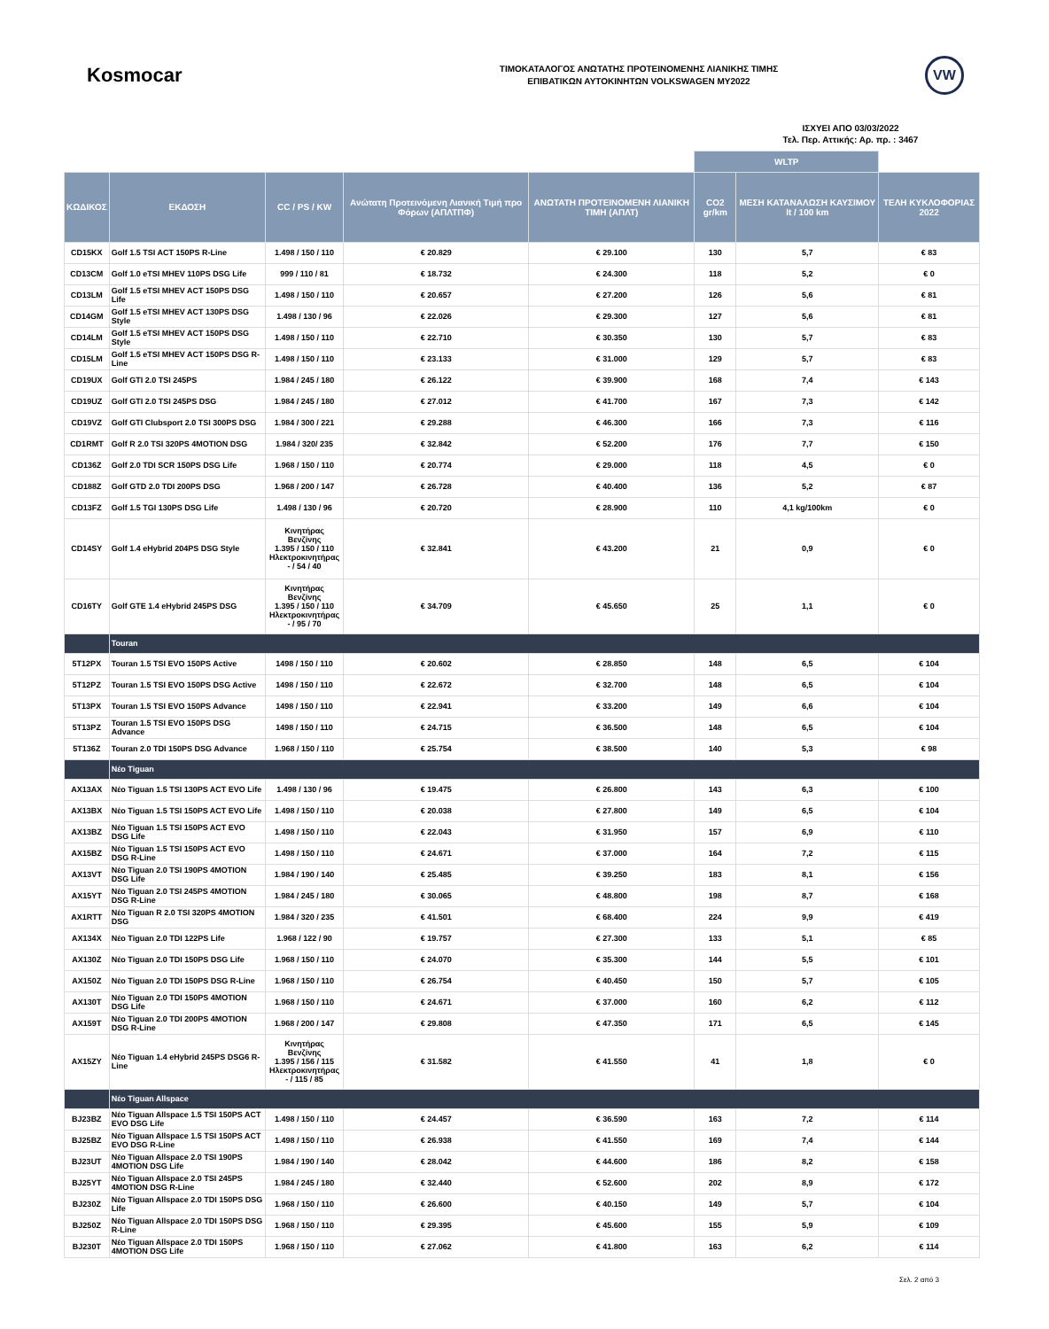Kosmocar
ΤΙΜΟΚΑΤΑΛΟΓΟΣ ΑΝΩΤΑΤΗΣ ΠΡΟΤΕΙΝΟΜΕΝΗΣ ΛΙΑΝΙΚΗΣ ΤΙΜΗΣ
ΕΠΙΒΑΤΙΚΩΝ ΑΥΤΟΚΙΝΗΤΩΝ VOLKSWAGEN MY2022
VW
ΙΣΧΥΕΙ ΑΠΟ 03/03/2022
Τελ. Περ. Αττικής: Αρ. πρ. : 3467
| | | | | | WLTP | | |
| ΚΩΔΙΚΟΣ | ΕΚΔΟΣΗ | CC / PS / KW | Ανώτατη Προτεινόμενη Λιανική Τιμή προ Φόρων (ΑΠΛΤΠΦ) | ΑΝΩΤΑΤΗ ΠΡΟΤΕΙΝΟΜΕΝΗ ΛΙΑΝΙΚΗ ΤΙΜΗ (ΑΠΛΤ) | CO2 gr/km | ΜΕΣΗ ΚΑΤΑΝΑΛΩΣΗ ΚΑΥΣΙΜΟΥ lt / 100 km | ΤΕΛΗ ΚΥΚΛΟΦΟΡΙΑΣ 2022 |
| CD15KX | Golf 1.5 TSI ACT 150PS R-Line | 1.498 / 150 / 110 | € 20.829 | € 29.100 | 130 | 5,7 | € 83 |
| CD13CM | Golf 1.0 eTSI MHEV 110PS DSG Life | 999 / 110 / 81 | € 18.732 | € 24.300 | 118 | 5,2 | € 0 |
| CD13LM | Golf 1.5 eTSI MHEV ACT 150PS DSG Life | 1.498 / 150 / 110 | € 20.657 | € 27.200 | 126 | 5,6 | € 81 |
| CD14GM | Golf 1.5 eTSI MHEV ACT 130PS DSG Style | 1.498 / 130 / 96 | € 22.026 | € 29.300 | 127 | 5,6 | € 81 |
| CD14LM | Golf 1.5 eTSI MHEV ACT 150PS DSG Style | 1.498 / 150 / 110 | € 22.710 | € 30.350 | 130 | 5,7 | € 83 |
| CD15LM | Golf 1.5 eTSI MHEV ACT 150PS DSG R-Line | 1.498 / 150 / 110 | € 23.133 | € 31.000 | 129 | 5,7 | € 83 |
| CD19UX | Golf GTI 2.0 TSI 245PS | 1.984 / 245 / 180 | € 26.122 | € 39.900 | 168 | 7,4 | € 143 |
| CD19UZ | Golf GTI 2.0 TSI 245PS DSG | 1.984 / 245 / 180 | € 27.012 | € 41.700 | 167 | 7,3 | € 142 |
| CD19VZ | Golf GTI Clubsport 2.0 TSI 300PS DSG | 1.984 / 300 / 221 | € 29.288 | € 46.300 | 166 | 7,3 | € 116 |
| CD1RMT | Golf R 2.0 TSI 320PS 4MOTION DSG | 1.984 / 320/ 235 | € 32.842 | € 52.200 | 176 | 7,7 | € 150 |
| CD136Z | Golf 2.0 TDI SCR 150PS DSG Life | 1.968 / 150 / 110 | € 20.774 | € 29.000 | 118 | 4,5 | € 0 |
| CD188Z | Golf GTD 2.0 TDI 200PS DSG | 1.968 / 200 / 147 | € 26.728 | € 40.400 | 136 | 5,2 | € 87 |
| CD13FZ | Golf 1.5 TGI 130PS DSG Life | 1.498 / 130 / 96 | € 20.720 | € 28.900 | 110 | 4,1 kg/100km | € 0 |
| CD14SY | Golf 1.4 eHybrid 204PS DSG Style | Κινητήρας Βενζίνης 1.395 / 150 / 110 Ηλεκτροκινητήρας - / 54 / 40 | € 32.841 | € 43.200 | 21 | 0,9 | € 0 |
| CD16TY | Golf GTE 1.4 eHybrid 245PS DSG | Κινητήρας Βενζίνης 1.395 / 150 / 110 Ηλεκτροκινητήρας - / 95 / 70 | € 34.709 | € 45.650 | 25 | 1,1 | € 0 |
| | Touran | | | | | | |
| 5T12PX | Touran 1.5 TSI EVO 150PS Active | 1498 / 150 / 110 | € 20.602 | € 28.850 | 148 | 6,5 | € 104 |
| 5T12PZ | Touran 1.5 TSI EVO 150PS DSG Active | 1498 / 150 / 110 | € 22.672 | € 32.700 | 148 | 6,5 | € 104 |
| 5T13PX | Touran 1.5 TSI EVO 150PS Advance | 1498 / 150 / 110 | € 22.941 | € 33.200 | 149 | 6,6 | € 104 |
| 5T13PZ | Touran 1.5 TSI EVO 150PS DSG Advance | 1498 / 150 / 110 | € 24.715 | € 36.500 | 148 | 6,5 | € 104 |
| 5T136Z | Touran 2.0 TDI 150PS DSG Advance | 1.968 / 150 / 110 | € 25.754 | € 38.500 | 140 | 5,3 | € 98 |
| | Νέο Tiguan | | | | | | |
| AX13AX | Νέο Tiguan 1.5 TSI 130PS ACT EVO Life | 1.498 / 130 / 96 | € 19.475 | € 26.800 | 143 | 6,3 | € 100 |
| AX13BX | Νέο Tiguan 1.5 TSI 150PS ACT EVO Life | 1.498 / 150 / 110 | € 20.038 | € 27.800 | 149 | 6,5 | € 104 |
| AX13BZ | Νέο Tiguan 1.5 TSI 150PS ACT EVO DSG Life | 1.498 / 150 / 110 | € 22.043 | € 31.950 | 157 | 6,9 | € 110 |
| AX15BZ | Νέο Tiguan 1.5 TSI 150PS ACT EVO DSG R-Line | 1.498 / 150 / 110 | € 24.671 | € 37.000 | 164 | 7,2 | € 115 |
| AX13VT | Νέο Tiguan 2.0 TSI 190PS 4MOTION DSG Life | 1.984 / 190 / 140 | € 25.485 | € 39.250 | 183 | 8,1 | € 156 |
| AX15YT | Νέο Tiguan 2.0 TSI 245PS 4MOTION DSG R-Line | 1.984 / 245 / 180 | € 30.065 | € 48.800 | 198 | 8,7 | € 168 |
| AX1RTT | Νέο Tiguan R 2.0 TSI 320PS 4MOTION DSG | 1.984 / 320 / 235 | € 41.501 | € 68.400 | 224 | 9,9 | € 419 |
| AX134X | Νέο Tiguan 2.0 TDI 122PS Life | 1.968 / 122 / 90 | € 19.757 | € 27.300 | 133 | 5,1 | € 85 |
| AX130Z | Νέο Tiguan 2.0 TDI 150PS DSG Life | 1.968 / 150 / 110 | € 24.070 | € 35.300 | 144 | 5,5 | € 101 |
| AX150Z | Νέο Tiguan 2.0 TDI 150PS DSG R-Line | 1.968 / 150 / 110 | € 26.754 | € 40.450 | 150 | 5,7 | € 105 |
| AX130T | Νέο Tiguan 2.0 TDI 150PS 4MOTION DSG Life | 1.968 / 150 / 110 | € 24.671 | € 37.000 | 160 | 6,2 | € 112 |
| AX159T | Νέο Tiguan 2.0 TDI 200PS 4MOTION DSG R-Line | 1.968 / 200 / 147 | € 29.808 | € 47.350 | 171 | 6,5 | € 145 |
| AX15ZY | Νέο Tiguan 1.4 eHybrid 245PS DSG6 R-Line | Κινητήρας Βενζίνης 1.395 / 156 / 115 Ηλεκτροκινητήρας - / 115 / 85 | € 31.582 | € 41.550 | 41 | 1,8 | € 0 |
| | Νέο Tiguan Allspace | | | | | | |
| BJ23BZ | Νέο Tiguan Allspace 1.5 TSI 150PS ACT EVO DSG Life | 1.498 / 150 / 110 | € 24.457 | € 36.590 | 163 | 7,2 | € 114 |
| BJ25BZ | Νέο Tiguan Allspace 1.5 TSI 150PS ACT EVO DSG R-Line | 1.498 / 150 / 110 | € 26.938 | € 41.550 | 169 | 7,4 | € 144 |
| BJ23UT | Νέο Tiguan Allspace 2.0 TSI 190PS 4MOTION DSG Life | 1.984 / 190 / 140 | € 28.042 | € 44.600 | 186 | 8,2 | € 158 |
| BJ25YT | Νέο Tiguan Allspace 2.0 TSI 245PS 4MOTION DSG R-Line | 1.984 / 245 / 180 | € 32.440 | € 52.600 | 202 | 8,9 | € 172 |
| BJ230Z | Νέο Tiguan Allspace 2.0 TDI 150PS DSG Life | 1.968 / 150 / 110 | € 26.600 | € 40.150 | 149 | 5,7 | € 104 |
| BJ250Z | Νέο Tiguan Allspace 2.0 TDI 150PS DSG R-Line | 1.968 / 150 / 110 | € 29.395 | € 45.600 | 155 | 5,9 | € 109 |
| BJ230T | Νέο Tiguan Allspace 2.0 TDI 150PS 4MOTION DSG Life | 1.968 / 150 / 110 | € 27.062 | € 41.800 | 163 | 6,2 | € 114 |
Σελ. 2 από 3